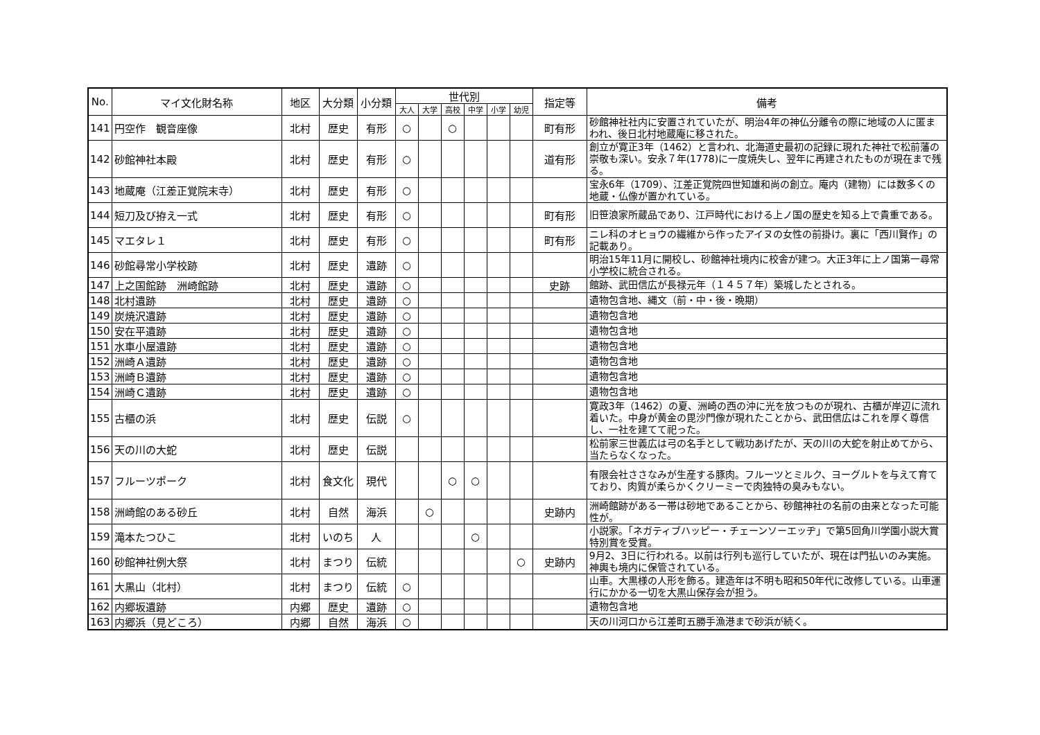| No. | マイ文化財名称 | 地区 | 大分類 | 小分類 | 世代別 | | | | | | 指定等 | 備考 |
| --- | --- | --- | --- | --- | --- | --- | --- | --- | --- | --- | --- | --- |
| | | | | | 大人 | 大学 | 高校 | 中学 | 小学 | 幼児 | | |
| 141 | 円空作 観音座像 | 北村 | 歴史 | 有形 | ○ | | ○ | | | | 町有形 | 砂館神社社内に安置されていたが、明治4年の神仏分離令の際に地域の人に匿まわれ、後日北村地蔵庵に移された。 |
| 142 | 砂館神社本殿 | 北村 | 歴史 | 有形 | ○ | | | | | | 道有形 | 創立が寛正3年（1462）と言われ、北海道史最初の記録に現れた神社で松前藩の崇敬も深い。安永７年(1778)に一度焼失し、翌年に再建されたものが現在まで残る。 |
| 143 | 地蔵庵（江差正覚院末寺） | 北村 | 歴史 | 有形 | ○ | | | | | | | 宝永6年（1709）、江差正覚院四世知雄和尚の創立。庵内（建物）には数多くの地蔵・仏像が置かれている。 |
| 144 | 短刀及び拵え一式 | 北村 | 歴史 | 有形 | ○ | | | | | | 町有形 | 旧笹浪家所蔵品であり、江戸時代における上ノ国の歴史を知る上で貴重である。 |
| 145 | マエタレ１ | 北村 | 歴史 | 有形 | ○ | | | | | | 町有形 | ニレ科のオヒョウの繊維から作ったアイヌの女性の前掛け。裏に「西川賢作」の記載あり。 |
| 146 | 砂館尋常小学校跡 | 北村 | 歴史 | 遺跡 | ○ | | | | | | | 明治15年11月に開校し、砂館神社境内に校舎が建つ。大正3年に上ノ国第一尋常小学校に統合される。 |
| 147 | 上之国館跡 洲崎館跡 | 北村 | 歴史 | 遺跡 | ○ | | | | | | 史跡 | 館跡、武田信広が長禄元年（１４５７年）築城したとされる。 |
| 148 | 北村遺跡 | 北村 | 歴史 | 遺跡 | ○ | | | | | | | 遺物包含地、縄文（前・中・後・晩期） |
| 149 | 炭焼沢遺跡 | 北村 | 歴史 | 遺跡 | ○ | | | | | | | 遺物包含地 |
| 150 | 安在平遺跡 | 北村 | 歴史 | 遺跡 | ○ | | | | | | | 遺物包含地 |
| 151 | 水車小屋遺跡 | 北村 | 歴史 | 遺跡 | ○ | | | | | | | 遺物包含地 |
| 152 | 洲崎Ａ遺跡 | 北村 | 歴史 | 遺跡 | ○ | | | | | | | 遺物包含地 |
| 153 | 洲崎Ｂ遺跡 | 北村 | 歴史 | 遺跡 | ○ | | | | | | | 遺物包含地 |
| 154 | 洲崎Ｃ遺跡 | 北村 | 歴史 | 遺跡 | ○ | | | | | | | 遺物包含地 |
| 155 | 古櫃の浜 | 北村 | 歴史 | 伝説 | ○ | | | | | | | 寛政3年（1462）の夏、洲崎の西の沖に光を放つものが現れ、古櫃が岸辺に流れ着いた。中身が黄金の毘沙門像が現れたことから、武田信広はこれを厚く尊信し、一社を建てて祀った。 |
| 156 | 天の川の大蛇 | 北村 | 歴史 | 伝説 | | | | | | | | 松前家三世義広は弓の名手として戦功あげたが、天の川の大蛇を射止めてから、当たらなくなった。 |
| 157 | フルーツポーク | 北村 | 食文化 | 現代 | | | ○ | ○ | | | | 有限会社ささなみが生産する豚肉。フルーツとミルク、ヨーグルトを与えて育てており、肉質が柔らかくクリーミーで肉独特の臭みもない。 |
| 158 | 洲崎館のある砂丘 | 北村 | 自然 | 海浜 | | ○ | | | | | 史跡内 | 洲崎館跡がある一帯は砂地であることから、砂館神社の名前の由来となった可能性が。 |
| 159 | 滝本たつひこ | 北村 | いのち | 人 | | | | ○ | | | | 小説家。「ネガティブハッピー・チェーンソーエッヂ」で第5回角川学園小説大賞特別賞を受賞。 |
| 160 | 砂館神社例大祭 | 北村 | まつり | 伝統 | | | | | | ○ | 史跡内 | 9月2、3日に行われる。以前は行列も巡行していたが、現在は門払いのみ実施。神輿も境内に保管されている。 |
| 161 | 大黒山（北村） | 北村 | まつり | 伝統 | ○ | | | | | | | 山車。大黒様の人形を飾る。建造年は不明も昭和50年代に改修している。山車運行にかかる一切を大黒山保存会が担う。 |
| 162 | 内郷坂遺跡 | 内郷 | 歴史 | 遺跡 | ○ | | | | | | | 遺物包含地 |
| 163 | 内郷浜（見どころ） | 内郷 | 自然 | 海浜 | ○ | | | | | | | 天の川河口から江差町五勝手漁港まで砂浜が続く。 |